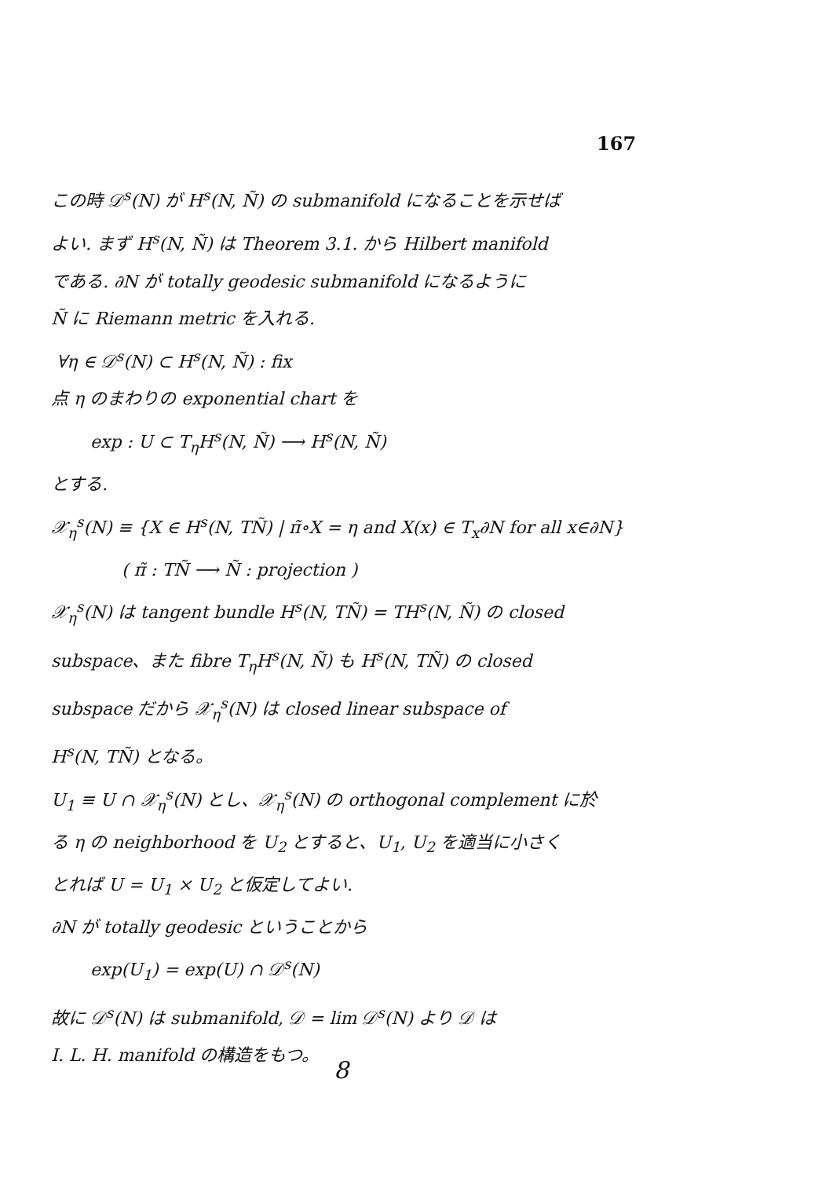167
この時 𝒟<sup>s</sup>(N) が H<sup>s</sup>(N, Ñ) の submanifold になることを示せば
よい. まず H<sup>s</sup>(N, Ñ) は Theorem 3.1. から Hilbert manifold
である. ∂N が totally geodesic submanifold になるように
Ñ に Riemann metric を入れる.
∀η ∈ 𝒟<sup>s</sup>(N) ⊂ H<sup>s</sup>(N, Ñ) : fix
点 η のまわりの exponential chart を
exp : U ⊂ T<sub>η</sub>H<sup>s</sup>(N, Ñ) ⟶ H<sup>s</sup>(N, Ñ)
とする.
𝒳<sub>η</sub><sup>s</sup>(N) ≡ {X ∈ H<sup>s</sup>(N, TÑ) | π̃∘X = η and X(x) ∈ T<sub>x</sub>∂N for all x∈∂N}
( π̃ : TÑ ⟶ Ñ : projection )
𝒳<sub>η</sub><sup>s</sup>(N) は tangent bundle H<sup>s</sup>(N, TÑ) = TH<sup>s</sup>(N, Ñ) の closed
subspace、また fibre T<sub>η</sub>H<sup>s</sup>(N, Ñ) も H<sup>s</sup>(N, TÑ) の closed
subspace だから 𝒳<sub>η</sub><sup>s</sup>(N) は closed linear subspace of
H<sup>s</sup>(N, TÑ) となる。
U<sub>1</sub> ≡ U ∩ 𝒳<sub>η</sub><sup>s</sup>(N) とし、𝒳<sub>η</sub><sup>s</sup>(N) の orthogonal complement に於
る η の neighborhood を U<sub>2</sub> とすると、U<sub>1</sub>, U<sub>2</sub> を適当に小さく
とれば U = U<sub>1</sub> × U<sub>2</sub> と仮定してよい.
∂N が totally geodesic ということから
exp(U<sub>1</sub>) = exp(U) ∩ 𝒟<sup>s</sup>(N)
故に 𝒟<sup>s</sup>(N) は submanifold, 𝒟 = lim 𝒟<sup>s</sup>(N) より 𝒟 は
I. L. H. manifold の構造をもつ。
8